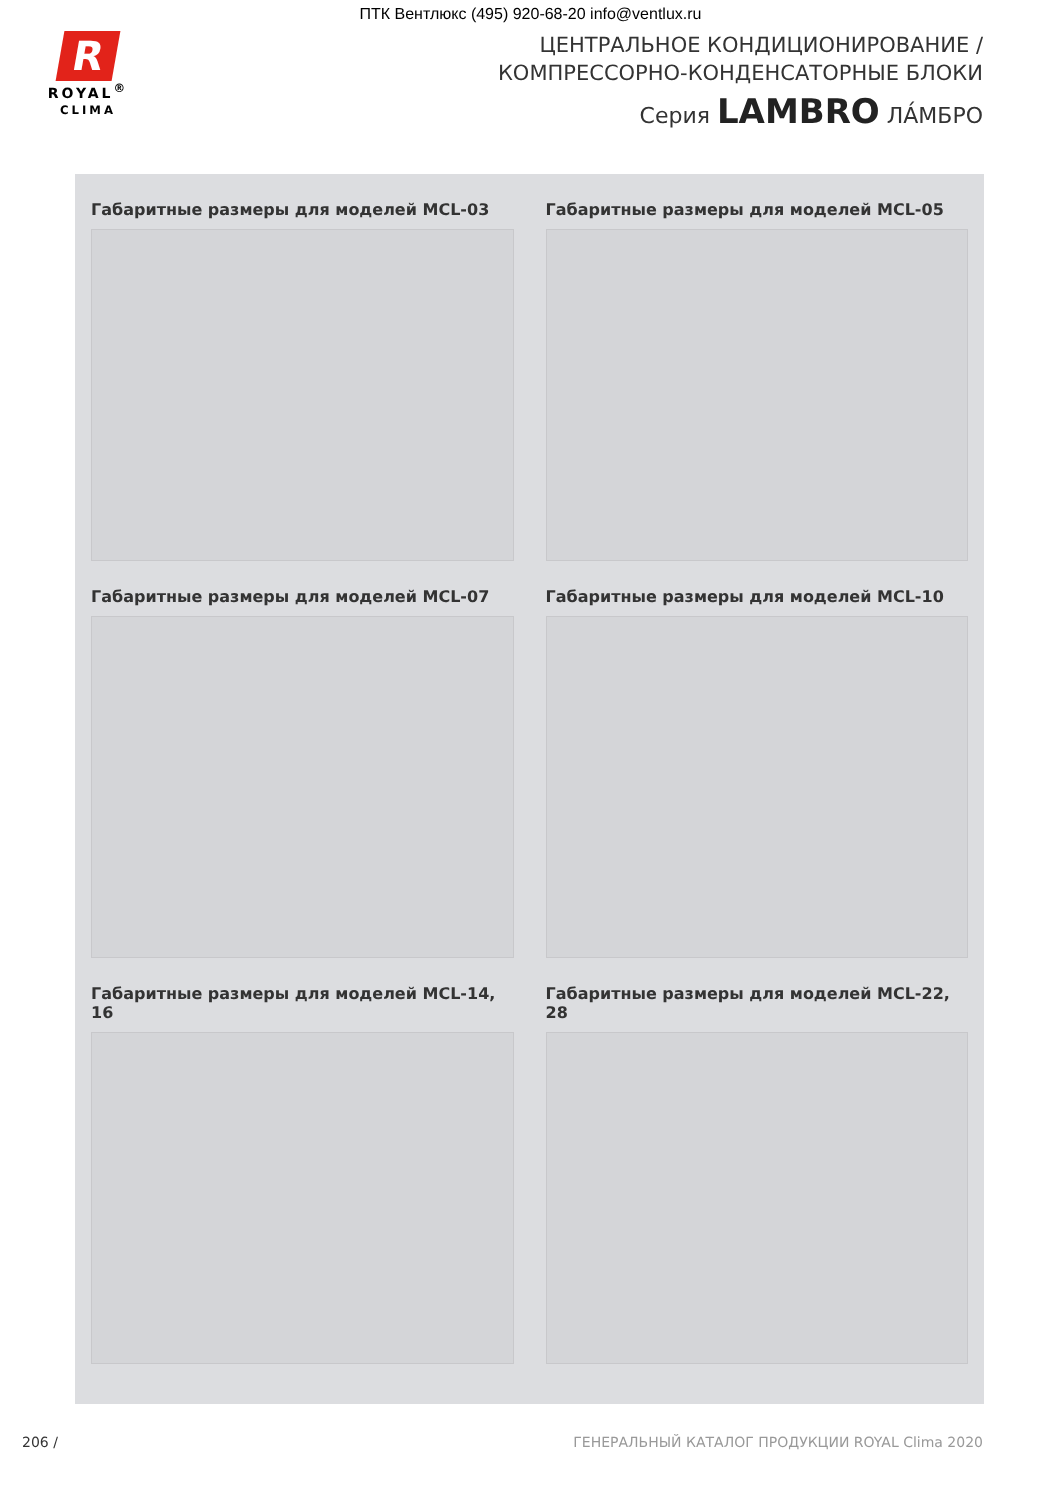ПТК Вентлюкс (495) 920-68-20 info@ventlux.ru
R
ROYAL<sup>®</sup>
CLIMA
ЦЕНТРАЛЬНОЕ КОНДИЦИОНИРОВАНИЕ /
КОМПРЕССОРНО-КОНДЕНСАТОРНЫЕ БЛОКИ
Серия LAMBRO ЛА́МБРО
Габаритные размеры для моделей MCL-03
Габаритные размеры для моделей MCL-05
Габаритные размеры для моделей MCL-07
Габаритные размеры для моделей MCL-10
Габаритные размеры для моделей MCL-14, 16
Габаритные размеры для моделей MCL-22, 28
206 / ГЕНЕРАЛЬНЫЙ КАТАЛОГ ПРОДУКЦИИ ROYAL Clima 2020